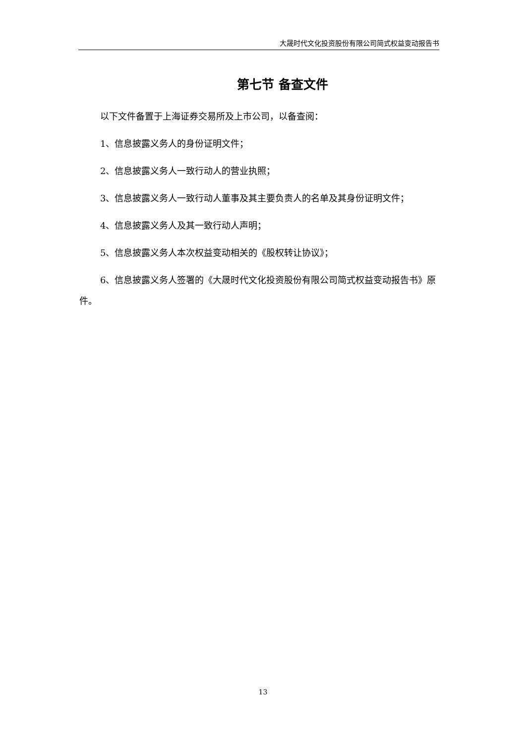大晟时代文化投资股份有限公司简式权益变动报告书
第七节 备查文件
以下文件备置于上海证券交易所及上市公司，以备查阅：
1、信息披露义务人的身份证明文件；
2、信息披露义务人一致行动人的营业执照；
3、信息披露义务人一致行动人董事及其主要负责人的名单及其身份证明文件；
4、信息披露义务人及其一致行动人声明；
5、信息披露义务人本次权益变动相关的《股权转让协议》；
6、信息披露义务人签署的《大晟时代文化投资股份有限公司简式权益变动报告书》原件。
13